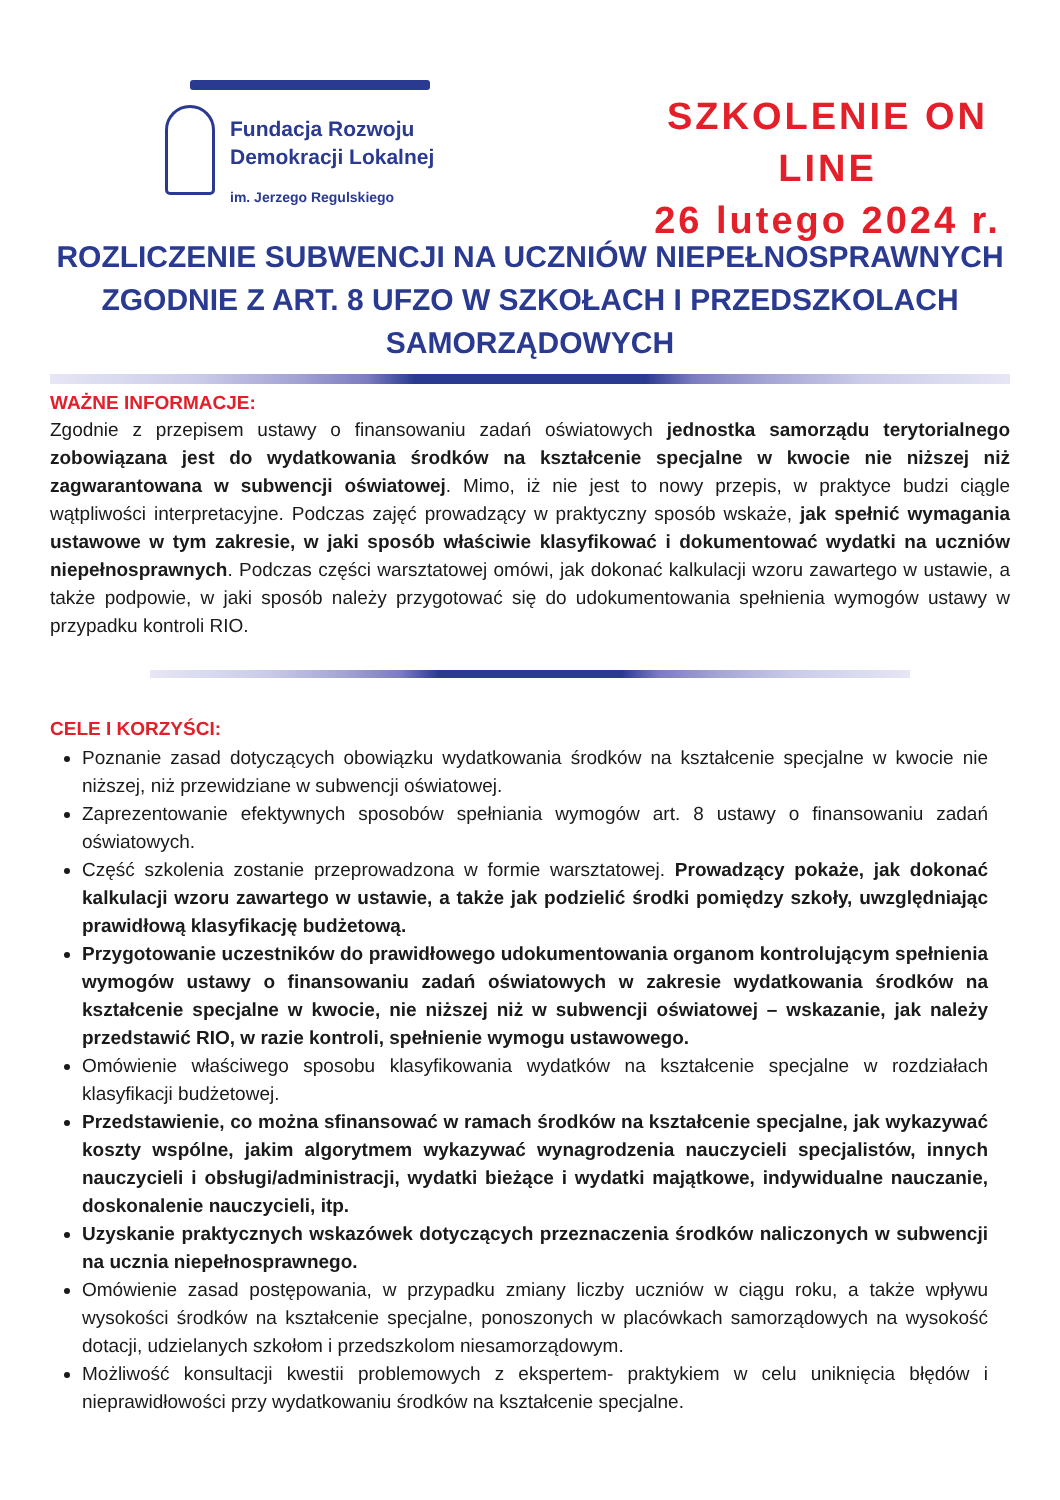Fundacja Rozwoju
Demokracji Lokalnej
im. Jerzego Regulskiego
SZKOLENIE ON LINE
26 lutego 2024 r.
ROZLICZENIE SUBWENCJI NA UCZNIÓW NIEPEŁNOSPRAWNYCH ZGODNIE Z ART. 8 UFZO W SZKOŁACH I PRZEDSZKOLACH SAMORZĄDOWYCH
WAŻNE INFORMACJE:
Zgodnie z przepisem ustawy o finansowaniu zadań oświatowych jednostka samorządu terytorialnego zobowiązana jest do wydatkowania środków na kształcenie specjalne w kwocie nie niższej niż zagwarantowana w subwencji oświatowej. Mimo, iż nie jest to nowy przepis, w praktyce budzi ciągle wątpliwości interpretacyjne. Podczas zajęć prowadzący w praktyczny sposób wskaże, jak spełnić wymagania ustawowe w tym zakresie, w jaki sposób właściwie klasyfikować i dokumentować wydatki na uczniów niepełnosprawnych. Podczas części warsztatowej omówi, jak dokonać kalkulacji wzoru zawartego w ustawie, a także podpowie, w jaki sposób należy przygotować się do udokumentowania spełnienia wymogów ustawy w przypadku kontroli RIO.
CELE I KORZYŚCI:
Poznanie zasad dotyczących obowiązku wydatkowania środków na kształcenie specjalne w kwocie nie niższej, niż przewidziane w subwencji oświatowej.
Zaprezentowanie efektywnych sposobów spełniania wymogów art. 8 ustawy o finansowaniu zadań oświatowych.
Część szkolenia zostanie przeprowadzona w formie warsztatowej. Prowadzący pokaże, jak dokonać kalkulacji wzoru zawartego w ustawie, a także jak podzielić środki pomiędzy szkoły, uwzględniając prawidłową klasyfikację budżetową.
Przygotowanie uczestników do prawidłowego udokumentowania organom kontrolującym spełnienia wymogów ustawy o finansowaniu zadań oświatowych w zakresie wydatkowania środków na kształcenie specjalne w kwocie, nie niższej niż w subwencji oświatowej – wskazanie, jak należy przedstawić RIO, w razie kontroli, spełnienie wymogu ustawowego.
Omówienie właściwego sposobu klasyfikowania wydatków na kształcenie specjalne w rozdziałach klasyfikacji budżetowej.
Przedstawienie, co można sfinansować w ramach środków na kształcenie specjalne, jak wykazywać koszty wspólne, jakim algorytmem wykazywać wynagrodzenia nauczycieli specjalistów, innych nauczycieli i obsługi/administracji, wydatki bieżące i wydatki majątkowe, indywidualne nauczanie, doskonalenie nauczycieli, itp.
Uzyskanie praktycznych wskazówek dotyczących przeznaczenia środków naliczonych w subwencji na ucznia niepełnosprawnego.
Omówienie zasad postępowania, w przypadku zmiany liczby uczniów w ciągu roku, a także wpływu wysokości środków na kształcenie specjalne, ponoszonych w placówkach samorządowych na wysokość dotacji, udzielanych szkołom i przedszkolom niesamorządowym.
Możliwość konsultacji kwestii problemowych z ekspertem- praktykiem w celu uniknięcia błędów i nieprawidłowości przy wydatkowaniu środków na kształcenie specjalne.